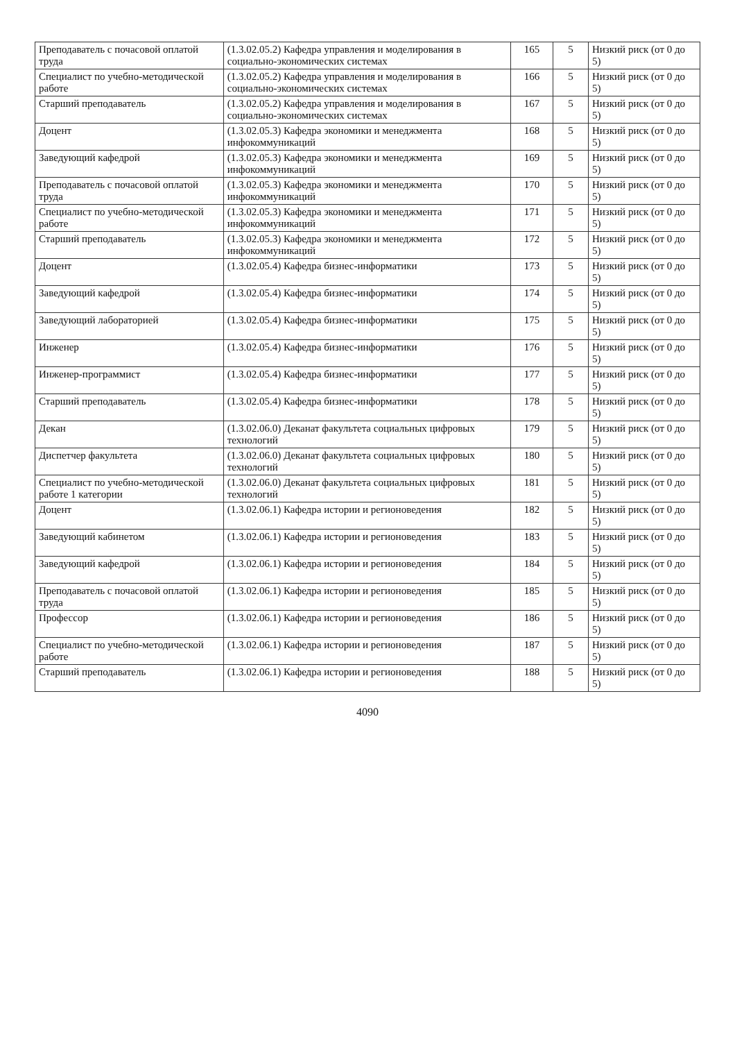| Преподаватель с почасовой оплатой труда | (1.3.02.05.2) Кафедра управления и моделирования в социально-экономических системах | 165 | 5 | Низкий риск (от 0 до 5) |
| Специалист по учебно-методической работе | (1.3.02.05.2) Кафедра управления и моделирования в социально-экономических системах | 166 | 5 | Низкий риск (от 0 до 5) |
| Старший преподаватель | (1.3.02.05.2) Кафедра управления и моделирования в социально-экономических системах | 167 | 5 | Низкий риск (от 0 до 5) |
| Доцент | (1.3.02.05.3) Кафедра экономики и менеджмента инфокоммуникаций | 168 | 5 | Низкий риск (от 0 до 5) |
| Заведующий кафедрой | (1.3.02.05.3) Кафедра экономики и менеджмента инфокоммуникаций | 169 | 5 | Низкий риск (от 0 до 5) |
| Преподаватель с почасовой оплатой труда | (1.3.02.05.3) Кафедра экономики и менеджмента инфокоммуникаций | 170 | 5 | Низкий риск (от 0 до 5) |
| Специалист по учебно-методической работе | (1.3.02.05.3) Кафедра экономики и менеджмента инфокоммуникаций | 171 | 5 | Низкий риск (от 0 до 5) |
| Старший преподаватель | (1.3.02.05.3) Кафедра экономики и менеджмента инфокоммуникаций | 172 | 5 | Низкий риск (от 0 до 5) |
| Доцент | (1.3.02.05.4) Кафедра бизнес-информатики | 173 | 5 | Низкий риск (от 0 до 5) |
| Заведующий кафедрой | (1.3.02.05.4) Кафедра бизнес-информатики | 174 | 5 | Низкий риск (от 0 до 5) |
| Заведующий лабораторией | (1.3.02.05.4) Кафедра бизнес-информатики | 175 | 5 | Низкий риск (от 0 до 5) |
| Инженер | (1.3.02.05.4) Кафедра бизнес-информатики | 176 | 5 | Низкий риск (от 0 до 5) |
| Инженер-программист | (1.3.02.05.4) Кафедра бизнес-информатики | 177 | 5 | Низкий риск (от 0 до 5) |
| Старший преподаватель | (1.3.02.05.4) Кафедра бизнес-информатики | 178 | 5 | Низкий риск (от 0 до 5) |
| Декан | (1.3.02.06.0) Деканат факультета социальных цифровых технологий | 179 | 5 | Низкий риск (от 0 до 5) |
| Диспетчер факультета | (1.3.02.06.0) Деканат факультета социальных цифровых технологий | 180 | 5 | Низкий риск (от 0 до 5) |
| Специалист по учебно-методической работе 1 категории | (1.3.02.06.0) Деканат факультета социальных цифровых технологий | 181 | 5 | Низкий риск (от 0 до 5) |
| Доцент | (1.3.02.06.1) Кафедра истории и регионоведения | 182 | 5 | Низкий риск (от 0 до 5) |
| Заведующий кабинетом | (1.3.02.06.1) Кафедра истории и регионоведения | 183 | 5 | Низкий риск (от 0 до 5) |
| Заведующий кафедрой | (1.3.02.06.1) Кафедра истории и регионоведения | 184 | 5 | Низкий риск (от 0 до 5) |
| Преподаватель с почасовой оплатой труда | (1.3.02.06.1) Кафедра истории и регионоведения | 185 | 5 | Низкий риск (от 0 до 5) |
| Профессор | (1.3.02.06.1) Кафедра истории и регионоведения | 186 | 5 | Низкий риск (от 0 до 5) |
| Специалист по учебно-методической работе | (1.3.02.06.1) Кафедра истории и регионоведения | 187 | 5 | Низкий риск (от 0 до 5) |
| Старший преподаватель | (1.3.02.06.1) Кафедра истории и регионоведения | 188 | 5 | Низкий риск (от 0 до 5) |
4090